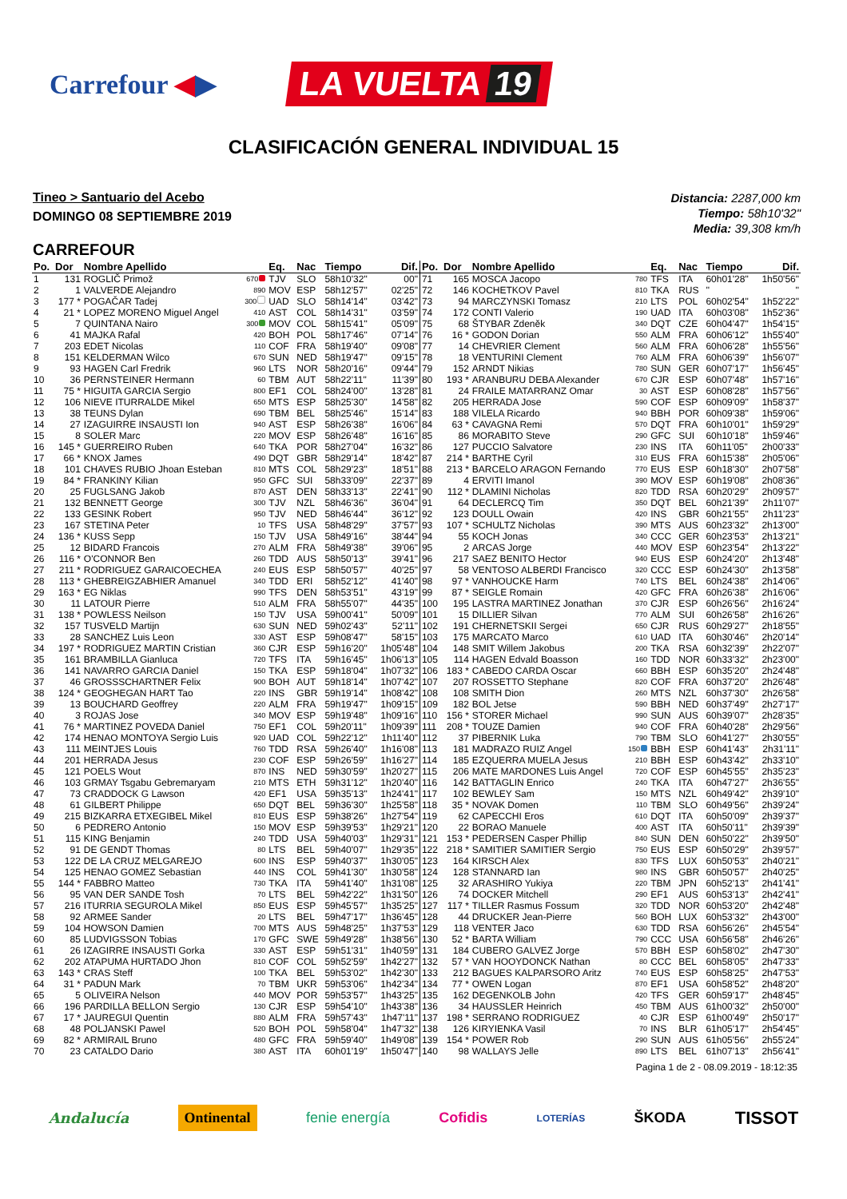Carrefour ◀▶
LA VUELTA 19
CLASIFICACIÓN GENERAL INDIVIDUAL 15
Tineo > Santuario del Acebo
DOMINGO 08 SEPTIEMBRE 2019
Distancia: 2287,000 km
Tiempo: 58h10'32"
Media: 39,308 km/h
CARREFOUR
| Po. | Dor | Nombre Apellido | | Eq. | Nac | Tiempo | Dif. | Po. | Dor | Nombre Apellido | | Eq. | Nac | Tiempo | Dif. |
| --- | --- | --- | --- | --- | --- | --- | --- | --- | --- | --- | --- | --- | --- | --- | --- |
| 1 | 131 | ROGLIČ Primož | 670 | TJV | SLO | 58h10'32" | 00" | 71 | 165 | MOSCA Jacopo | 780 | TFS | ITA | 60h01'28" | 1h50'56" |
| 2 | 1 | VALVERDE Alejandro | 890 | MOV | ESP | 58h12'57" | 02'25" | 72 | 146 | KOCHETKOV Pavel | 810 | TKA | RUS | '' | '' |
| 3 | 177 * | POGAČAR Tadej | 300 | UAD | SLO | 58h14'14" | 03'42" | 73 | 94 | MARCZYNSKI Tomasz | 210 | LTS | POL | 60h02'54" | 1h52'22" |
| 4 | 21 * | LOPEZ MORENO Miguel Angel | 410 | AST | COL | 58h14'31" | 03'59" | 74 | 172 | CONTI Valerio | 190 | UAD | ITA | 60h03'08" | 1h52'36" |
| 5 | 7 | QUINTANA Nairo | 300 | MOV | COL | 58h15'41" | 05'09" | 75 | 68 | ŠTYBAR Zdeněk | 340 | DQT | CZE | 60h04'47" | 1h54'15" |
| 6 | 41 | MAJKA Rafal | 420 | BOH | POL | 58h17'46" | 07'14" | 76 | 16 * | GODON Dorian | 550 | ALM | FRA | 60h06'12" | 1h55'40" |
| 7 | 203 | EDET Nicolas | 110 | COF | FRA | 58h19'40" | 09'08" | 77 | 14 | CHEVRIER Clement | 560 | ALM | FRA | 60h06'28" | 1h55'56" |
| 8 | 151 | KELDERMAN Wilco | 670 | SUN | NED | 58h19'47" | 09'15" | 78 | 18 | VENTURINI Clement | 760 | ALM | FRA | 60h06'39" | 1h56'07" |
| 9 | 93 | HAGEN Carl Fredrik | 960 | LTS | NOR | 58h20'16" | 09'44" | 79 | 152 | ARNDT Nikias | 780 | SUN | GER | 60h07'17" | 1h56'45" |
| 10 | 36 | PERNSTEINER Hermann | 60 | TBM | AUT | 58h22'11" | 11'39" | 80 | 193 * | ARANBURU DEBA Alexander | 670 | CJR | ESP | 60h07'48" | 1h57'16" |
| 11 | 75 * | HIGUITA GARCIA Sergio | 800 | EF1 | COL | 58h24'00" | 13'28" | 81 | 24 | FRAILE MATARRANZ Omar | 30 | AST | ESP | 60h08'28" | 1h57'56" |
| 12 | 106 | NIEVE ITURRALDE Mikel | 650 | MTS | ESP | 58h25'30" | 14'58" | 82 | 205 | HERRADA Jose | 590 | COF | ESP | 60h09'09" | 1h58'37" |
| 13 | 38 | TEUNS Dylan | 690 | TBM | BEL | 58h25'46" | 15'14" | 83 | 188 | VILELA Ricardo | 940 | BBH | POR | 60h09'38" | 1h59'06" |
| 14 | 27 | IZAGUIRRE INSAUSTI Ion | 940 | AST | ESP | 58h26'38" | 16'06" | 84 | 63 * | CAVAGNA Remi | 570 | DQT | FRA | 60h10'01" | 1h59'29" |
| 15 | 8 | SOLER Marc | 220 | MOV | ESP | 58h26'48" | 16'16" | 85 | 86 | MORABITO Steve | 290 | GFC | SUI | 60h10'18" | 1h59'46" |
| 16 | 145 * | GUERREIRO Ruben | 640 | TKA | POR | 58h27'04" | 16'32" | 86 | 127 | PUCCIO Salvatore | 230 | INS | ITA | 60h11'05" | 2h00'33" |
| 17 | 66 * | KNOX James | 490 | DQT | GBR | 58h29'14" | 18'42" | 87 | 214 * | BARTHE Cyril | 310 | EUS | FRA | 60h15'38" | 2h05'06" |
| 18 | 101 | CHAVES RUBIO Jhoan Esteban | 810 | MTS | COL | 58h29'23" | 18'51" | 88 | 213 * | BARCELO ARAGON Fernando | 770 | EUS | ESP | 60h18'30" | 2h07'58" |
| 19 | 84 * | FRANKINY Kilian | 950 | GFC | SUI | 58h33'09" | 22'37" | 89 | 4 | ERVITI Imanol | 390 | MOV | ESP | 60h19'08" | 2h08'36" |
| 20 | 25 | FUGLSANG Jakob | 870 | AST | DEN | 58h33'13" | 22'41" | 90 | 112 * | DLAMINI Nicholas | 820 | TDD | RSA | 60h20'29" | 2h09'57" |
| 21 | 132 | BENNETT George | 300 | TJV | NZL | 58h46'36" | 36'04" | 91 | 64 | DECLERCQ Tim | 350 | DQT | BEL | 60h21'39" | 2h11'07" |
| 22 | 133 | GESINK Robert | 950 | TJV | NED | 58h46'44" | 36'12" | 92 | 123 | DOULL Owain | 420 | INS | GBR | 60h21'55" | 2h11'23" |
| 23 | 167 | STETINA Peter | 10 | TFS | USA | 58h48'29" | 37'57" | 93 | 107 * | SCHULTZ Nicholas | 390 | MTS | AUS | 60h23'32" | 2h13'00" |
| 24 | 136 * | KUSS Sepp | 150 | TJV | USA | 58h49'16" | 38'44" | 94 | 55 | KOCH Jonas | 340 | CCC | GER | 60h23'53" | 2h13'21" |
| 25 | 12 | BIDARD Francois | 270 | ALM | FRA | 58h49'38" | 39'06" | 95 | 2 | ARCAS Jorge | 440 | MOV | ESP | 60h23'54" | 2h13'22" |
| 26 | 116 * | O'CONNOR Ben | 260 | TDD | AUS | 58h50'13" | 39'41" | 96 | 217 | SAEZ BENITO Hector | 940 | EUS | ESP | 60h24'20" | 2h13'48" |
| 27 | 211 * | RODRIGUEZ GARAICOECHEA | 240 | EUS | ESP | 58h50'57" | 40'25" | 97 | 58 | VENTOSO ALBERDI Francisco | 320 | CCC | ESP | 60h24'30" | 2h13'58" |
| 28 | 113 * | GHEBREIGZABHIER Amanuel | 340 | TDD | ERI | 58h52'12" | 41'40" | 98 | 97 * | VANHOUCKE Harm | 740 | LTS | BEL | 60h24'38" | 2h14'06" |
| 29 | 163 * | EG Niklas | 990 | TFS | DEN | 58h53'51" | 43'19" | 99 | 87 * | SEIGLE Romain | 420 | GFC | FRA | 60h26'38" | 2h16'06" |
| 30 | 11 | LATOUR Pierre | 510 | ALM | FRA | 58h55'07" | 44'35" | 100 | 195 | LASTRA MARTINEZ Jonathan | 370 | CJR | ESP | 60h26'56" | 2h16'24" |
| 31 | 138 * | POWLESS Neilson | 150 | TJV | USA | 59h00'41" | 50'09" | 101 | 15 | DILLIER Silvan | 770 | ALM | SUI | 60h26'58" | 2h16'26" |
| 32 | 157 | TUSVELD Martijn | 630 | SUN | NED | 59h02'43" | 52'11" | 102 | 191 | CHERNETSKII Sergei | 650 | CJR | RUS | 60h29'27" | 2h18'55" |
| 33 | 28 | SANCHEZ Luis Leon | 330 | AST | ESP | 59h08'47" | 58'15" | 103 | 175 | MARCATO Marco | 610 | UAD | ITA | 60h30'46" | 2h20'14" |
| 34 | 197 * | RODRIGUEZ MARTIN Cristian | 360 | CJR | ESP | 59h16'20" | 1h05'48" | 104 | 148 | SMIT Willem Jakobus | 200 | TKA | RSA | 60h32'39" | 2h22'07" |
| 35 | 161 | BRAMBILLA Gianluca | 720 | TFS | ITA | 59h16'45" | 1h06'13" | 105 | 114 | HAGEN Edvald Boasson | 160 | TDD | NOR | 60h33'32" | 2h23'00" |
| 36 | 141 | NAVARRO GARCIA Daniel | 150 | TKA | ESP | 59h18'04" | 1h07'32" | 106 | 183 * | CABEDO CARDA Oscar | 660 | BBH | ESP | 60h35'20" | 2h24'48" |
| 37 | 46 | GROSSSCHARTNER Felix | 900 | BOH | AUT | 59h18'14" | 1h07'42" | 107 | 207 | ROSSETTO Stephane | 820 | COF | FRA | 60h37'20" | 2h26'48" |
| 38 | 124 * | GEOGHEGAN HART Tao | 220 | INS | GBR | 59h19'14" | 1h08'42" | 108 | 108 | SMITH Dion | 260 | MTS | NZL | 60h37'30" | 2h26'58" |
| 39 | 13 | BOUCHARD Geoffrey | 220 | ALM | FRA | 59h19'47" | 1h09'15" | 109 | 182 | BOL Jetse | 590 | BBH | NED | 60h37'49" | 2h27'17" |
| 40 | 3 | ROJAS Jose | 340 | MOV | ESP | 59h19'48" | 1h09'16" | 110 | 156 * | STORER Michael | 990 | SUN | AUS | 60h39'07" | 2h28'35" |
| 41 | 76 * | MARTINEZ POVEDA Daniel | 750 | EF1 | COL | 59h20'11" | 1h09'39" | 111 | 208 * | TOUZE Damien | 940 | COF | FRA | 60h40'28" | 2h29'56" |
| 42 | 174 | HENAO MONTOYA Sergio Luis | 920 | UAD | COL | 59h22'12" | 1h11'40" | 112 | 37 | PIBERNIK Luka | 790 | TBM | SLO | 60h41'27" | 2h30'55" |
| 43 | 111 | MEINTJES Louis | 760 | TDD | RSA | 59h26'40" | 1h16'08" | 113 | 181 | MADRAZO RUIZ Angel | 150 | BBH | ESP | 60h41'43" | 2h31'11" |
| 44 | 201 | HERRADA Jesus | 230 | COF | ESP | 59h26'59" | 1h16'27" | 114 | 185 | EZQUERRA MUELA Jesus | 210 | BBH | ESP | 60h43'42" | 2h33'10" |
| 45 | 121 | POELS Wout | 870 | INS | NED | 59h30'59" | 1h20'27" | 115 | 206 | MATE MARDONES Luis Angel | 720 | COF | ESP | 60h45'55" | 2h35'23" |
| 46 | 103 | GRMAY Tsgabu Gebremaryam | 210 | MTS | ETH | 59h31'12" | 1h20'40" | 116 | 142 | BATTAGLIN Enrico | 240 | TKA | ITA | 60h47'27" | 2h36'55" |
| 47 | 73 | CRADDOCK G Lawson | 420 | EF1 | USA | 59h35'13" | 1h24'41" | 117 | 102 | BEWLEY Sam | 150 | MTS | NZL | 60h49'42" | 2h39'10" |
| 48 | 61 | GILBERT Philippe | 650 | DQT | BEL | 59h36'30" | 1h25'58" | 118 | 35 * | NOVAK Domen | 110 | TBM | SLO | 60h49'56" | 2h39'24" |
| 49 | 215 | BIZKARRA ETXEGIBEL Mikel | 810 | EUS | ESP | 59h38'26" | 1h27'54" | 119 | 62 | CAPECCHI Eros | 610 | DQT | ITA | 60h50'09" | 2h39'37" |
| 50 | 6 | PEDRERO Antonio | 150 | MOV | ESP | 59h39'53" | 1h29'21" | 120 | 22 | BORAO Manuele | 400 | AST | ITA | 60h50'11" | 2h39'39" |
| 51 | 115 | KING Benjamin | 240 | TDD | USA | 59h40'03" | 1h29'31" | 121 | 153 * | PEDERSEN Casper Phillip | 840 | SUN | DEN | 60h50'22" | 2h39'50" |
| 52 | 91 | DE GENDT Thomas | 80 | LTS | BEL | 59h40'07" | 1h29'35" | 122 | 218 * | SAMITIER SAMITIER Sergio | 750 | EUS | ESP | 60h50'29" | 2h39'57" |
| 53 | 122 | DE LA CRUZ MELGAREJO | 600 | INS | ESP | 59h40'37" | 1h30'05" | 123 | 164 | KIRSCH Alex | 830 | TFS | LUX | 60h50'53" | 2h40'21" |
| 54 | 125 | HENAO GOMEZ Sebastian | 440 | INS | COL | 59h41'30" | 1h30'58" | 124 | 128 | STANNARD Ian | 980 | INS | GBR | 60h50'57" | 2h40'25" |
| 55 | 144 * | FABBRO Matteo | 730 | TKA | ITA | 59h41'40" | 1h31'08" | 125 | 32 | ARASHIRO Yukiya | 220 | TBM | JPN | 60h52'13" | 2h41'41" |
| 56 | 95 | VAN DER SANDE Tosh | 70 | LTS | BEL | 59h42'22" | 1h31'50" | 126 | 74 | DOCKER Mitchell | 290 | EF1 | AUS | 60h53'13" | 2h42'41" |
| 57 | 216 | ITURRIA SEGUROLA Mikel | 850 | EUS | ESP | 59h45'57" | 1h35'25" | 127 | 117 * | TILLER Rasmus Fossum | 320 | TDD | NOR | 60h53'20" | 2h42'48" |
| 58 | 92 | ARMEE Sander | 20 | LTS | BEL | 59h47'17" | 1h36'45" | 128 | 44 | DRUCKER Jean-Pierre | 560 | BOH | LUX | 60h53'32" | 2h43'00" |
| 59 | 104 | HOWSON Damien | 700 | MTS | AUS | 59h48'25" | 1h37'53" | 129 | 118 | VENTER Jaco | 630 | TDD | RSA | 60h56'26" | 2h45'54" |
| 60 | 85 | LUDVIGSSON Tobias | 170 | GFC | SWE | 59h49'28" | 1h38'56" | 130 | 52 * | BARTA William | 790 | CCC | USA | 60h56'58" | 2h46'26" |
| 61 | 26 | IZAGIRRE INSAUSTI Gorka | 330 | AST | ESP | 59h51'31" | 1h40'59" | 131 | 184 | CUBERO GALVEZ Jorge | 570 | BBH | ESP | 60h58'02" | 2h47'30" |
| 62 | 202 | ATAPUMA HURTADO Jhon | 810 | COF | COL | 59h52'59" | 1h42'27" | 132 | 57 * | VAN HOOYDONCK Nathan | 80 | CCC | BEL | 60h58'05" | 2h47'33" |
| 63 | 143 * | CRAS Steff | 100 | TKA | BEL | 59h53'02" | 1h42'30" | 133 | 212 | BAGUES KALPARSORO Aritz | 740 | EUS | ESP | 60h58'25" | 2h47'53" |
| 64 | 31 * | PADUN Mark | 70 | TBM | UKR | 59h53'06" | 1h42'34" | 134 | 77 * | OWEN Logan | 870 | EF1 | USA | 60h58'52" | 2h48'20" |
| 65 | 5 | OLIVEIRA Nelson | 440 | MOV | POR | 59h53'57" | 1h43'25" | 135 | 162 | DEGENKOLB John | 420 | TFS | GER | 60h59'17" | 2h48'45" |
| 66 | 196 | PARDILLA BELLON Sergio | 130 | CJR | ESP | 59h54'10" | 1h43'38" | 136 | 34 | HAUSSLER Heinrich | 450 | TBM | AUS | 61h00'32" | 2h50'00" |
| 67 | 17 * | JAUREGUI Quentin | 880 | ALM | FRA | 59h57'43" | 1h47'11" | 137 | 198 * | SERRANO RODRIGUEZ | 40 | CJR | ESP | 61h00'49" | 2h50'17" |
| 68 | 48 | POLJANSKI Pawel | 520 | BOH | POL | 59h58'04" | 1h47'32" | 138 | 126 | KIRYIENKA Vasil | 70 | INS | BLR | 61h05'17" | 2h54'45" |
| 69 | 82 * | ARMIRAIL Bruno | 480 | GFC | FRA | 59h59'40" | 1h49'08" | 139 | 154 * | POWER Rob | 290 | SUN | AUS | 61h05'56" | 2h55'24" |
| 70 | 23 | CATALDO Dario | 380 | AST | ITA | 60h01'19" | 1h50'47" | 140 | 98 | WALLAYS Jelle | 890 | LTS | BEL | 61h07'13" | 2h56'41" |
Pagina 1 de 2 - 08.09.2019 - 18:12:35
Andalucía Ontinental fenie energía Cofidis LOTERÍAS ŠKODA TISSOT